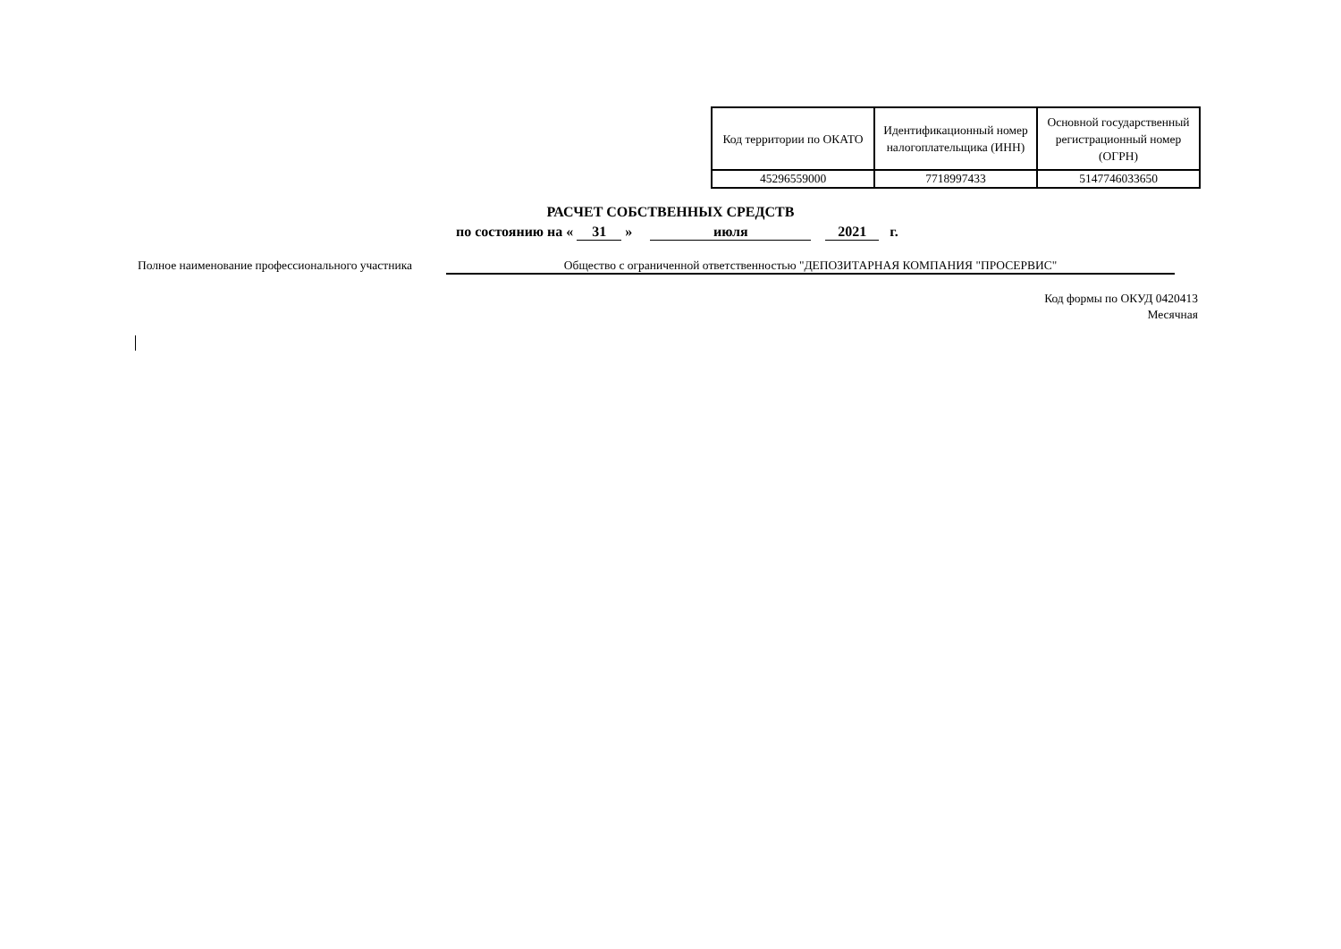| Код территории по ОКАТО | Идентификационный номер налогоплательщика (ИНН) | Основной государственный регистрационный номер (ОГРН) |
| 45296559000 | 7718997433 | 5147746033650 |
РАСЧЕТ СОБСТВЕННЫХ СРЕДСТВ
по состоянию на « 31 » июля 2021 г.
Полное наименование профессионального участника Общество с ограниченной ответственностью "ДЕПОЗИТАРНАЯ КОМПАНИЯ "ПРОСЕРВИС"
Код формы по ОКУД 0420413
Месячная